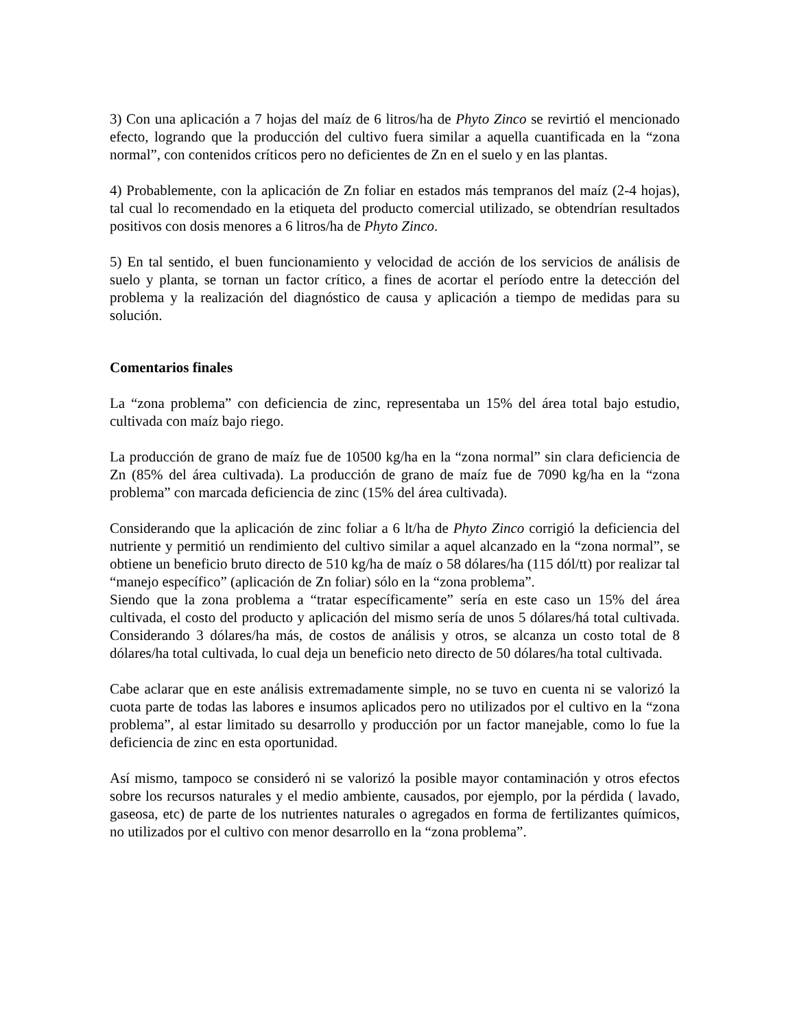3) Con una aplicación a 7 hojas del maíz de 6 litros/ha de Phyto Zinco se revirtió el mencionado efecto, logrando que la producción del cultivo fuera similar a aquella cuantificada en la “zona normal”, con contenidos críticos pero no deficientes de Zn en el suelo y en las plantas.
4) Probablemente, con la aplicación de Zn foliar en estados más tempranos del maíz (2-4 hojas), tal cual lo recomendado en la etiqueta del producto comercial utilizado, se obtendrían resultados positivos con dosis menores a 6 litros/ha de Phyto Zinco.
5) En tal sentido, el buen funcionamiento y velocidad de acción de los servicios de análisis de suelo y planta, se tornan un factor crítico, a fines de acortar el período entre la detección del problema y la realización del diagnóstico de causa y aplicación a tiempo de medidas para su solución.
Comentarios finales
La “zona problema” con deficiencia de zinc, representaba un 15% del área total bajo estudio, cultivada con maíz bajo riego.
La producción de grano de maíz fue de 10500 kg/ha en la “zona normal” sin clara deficiencia de Zn (85% del área cultivada). La producción de grano de maíz fue de 7090 kg/ha en la “zona problema” con marcada deficiencia de zinc (15% del área cultivada).
Considerando que la aplicación de zinc foliar a 6 lt/ha de Phyto Zinco corrigió la deficiencia del nutriente y permitió un rendimiento del cultivo similar a aquel alcanzado en la “zona normal”, se obtiene un beneficio bruto directo de 510 kg/ha de maíz o 58 dólares/ha (115 dól/tt) por realizar tal “manejo específico” (aplicación de Zn foliar) sólo en la “zona problema”.
Siendo que la zona problema a “tratar específicamente” sería en este caso un 15% del área cultivada, el costo del producto y aplicación del mismo sería de unos 5 dólares/há total cultivada. Considerando 3 dólares/ha más, de costos de análisis y otros, se alcanza un costo total de 8 dólares/ha total cultivada, lo cual deja un beneficio neto directo de 50 dólares/ha total cultivada.
Cabe aclarar que en este análisis extremadamente simple, no se tuvo en cuenta ni se valorizó la cuota parte de todas las labores e insumos aplicados pero no utilizados por el cultivo en la “zona problema”, al estar limitado su desarrollo y producción por un factor manejable, como lo fue la deficiencia de zinc en esta oportunidad.
Así mismo, tampoco se consideró ni se valorizó la posible mayor contaminación y otros efectos sobre los recursos naturales y el medio ambiente, causados, por ejemplo, por la pérdida ( lavado, gaseosa, etc) de parte de los nutrientes naturales o agregados en forma de fertilizantes químicos, no utilizados por el cultivo con menor desarrollo en la “zona problema”.